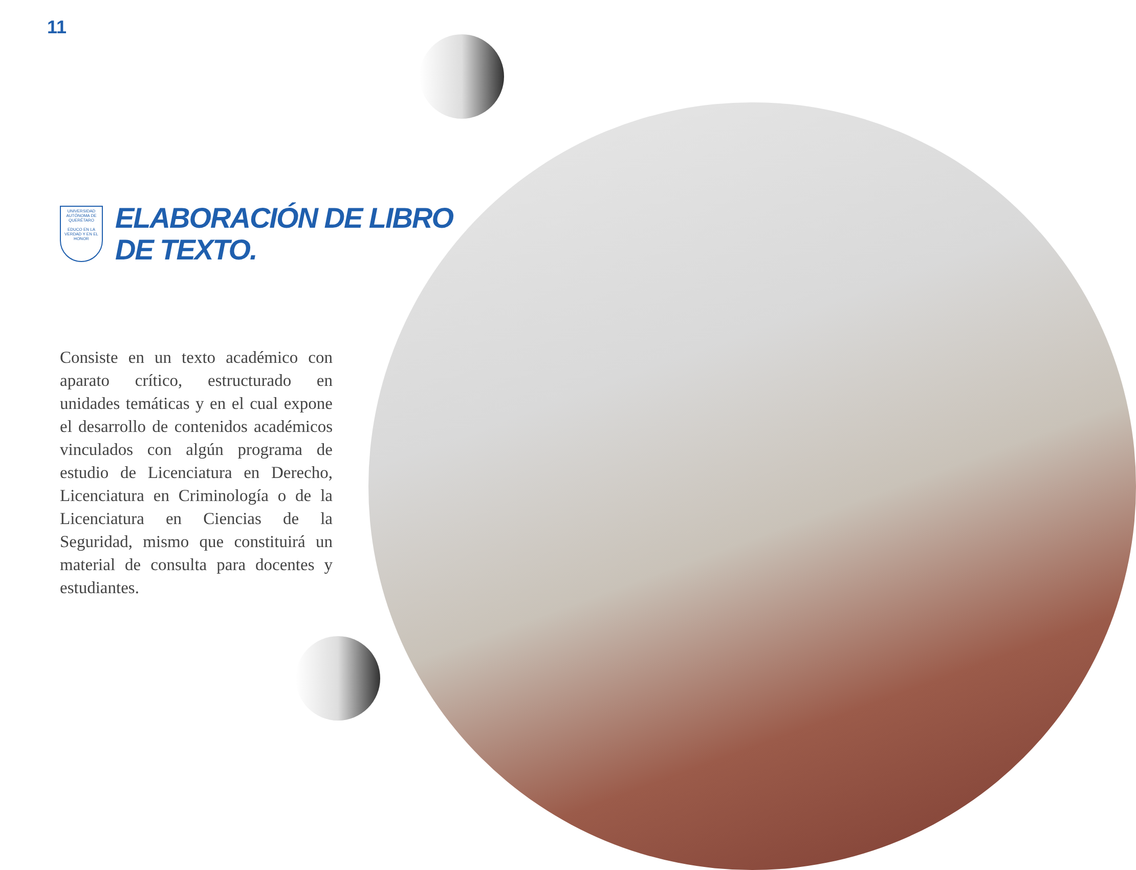11
UNIVERSIDAD AUTÓNOMA DE QUERÉTARO
EDUCO EN LA VERDAD Y EN EL HONOR
ELABORACIÓN DE LIBRO
DE TEXTO.
Consiste en un texto académico con aparato crítico, estructurado en unidades temáticas y en el cual expone el desarrollo de contenidos académicos vinculados con algún programa de estudio de Licenciatura en Derecho, Licenciatura en Criminología o de la Licenciatura en Ciencias de la Seguridad, mismo que constituirá un material de consulta para docentes y estudiantes.